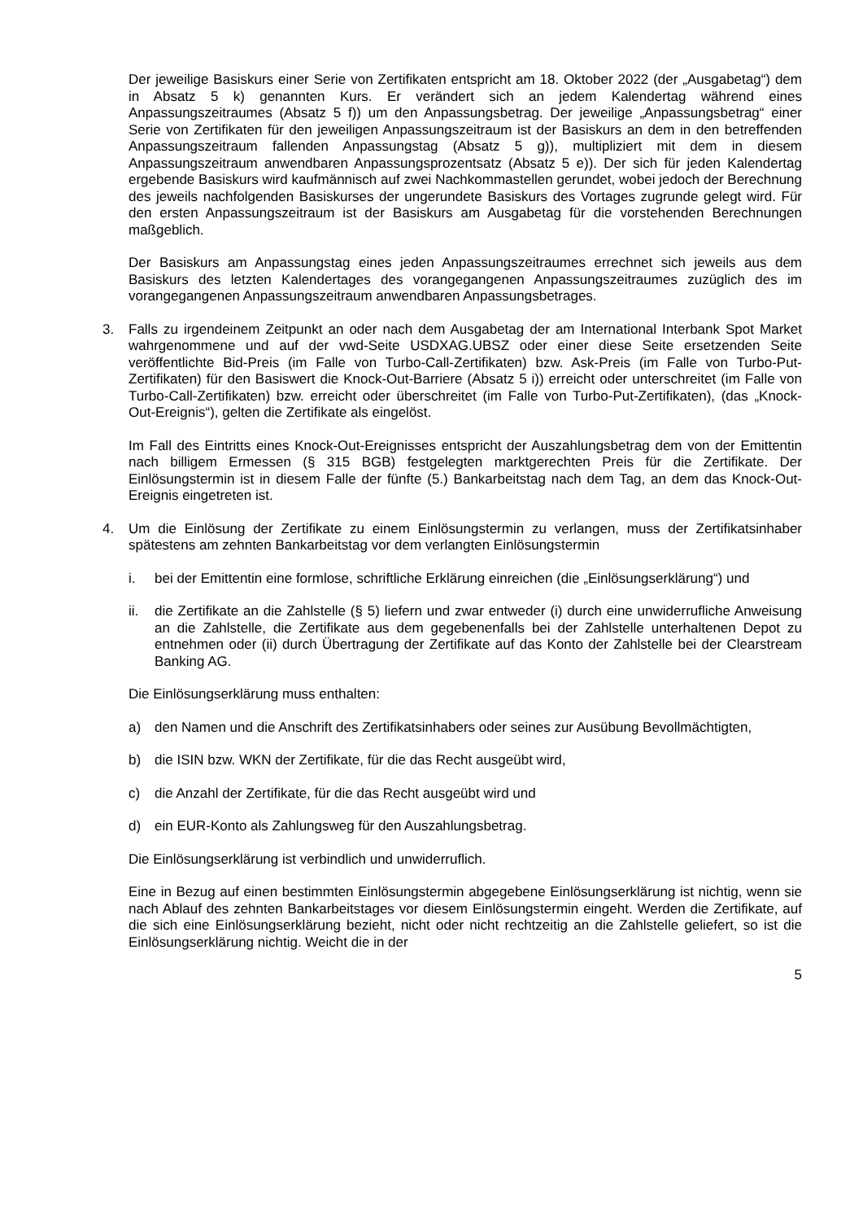Der jeweilige Basiskurs einer Serie von Zertifikaten entspricht am 18. Oktober 2022 (der „Ausgabetag“) dem in Absatz 5 k) genannten Kurs. Er verändert sich an jedem Kalendertag während eines Anpassungszeitraumes (Absatz 5 f)) um den Anpassungsbetrag. Der jeweilige „Anpassungsbetrag“ einer Serie von Zertifikaten für den jeweiligen Anpassungszeitraum ist der Basiskurs an dem in den betreffenden Anpassungszeitraum fallenden Anpassungstag (Absatz 5 g)), multipliziert mit dem in diesem Anpassungszeitraum anwendbaren Anpassungsprozentsatz (Absatz 5 e)). Der sich für jeden Kalendertag ergebende Basiskurs wird kaufmännisch auf zwei Nachkommastellen gerundet, wobei jedoch der Berechnung des jeweils nachfolgenden Basiskurses der ungerundete Basiskurs des Vortages zugrunde gelegt wird. Für den ersten Anpassungszeitraum ist der Basiskurs am Ausgabetag für die vorstehenden Berechnungen maßgeblich.
Der Basiskurs am Anpassungstag eines jeden Anpassungszeitraumes errechnet sich jeweils aus dem Basiskurs des letzten Kalendertages des vorangegangenen Anpassungszeitraumes zuzüglich des im vorangegangenen Anpassungszeitraum anwendbaren Anpassungsbetrages.
3. Falls zu irgendeinem Zeitpunkt an oder nach dem Ausgabetag der am International Interbank Spot Market wahrgenommene und auf der vwd-Seite USDXAG.UBSZ oder einer diese Seite ersetzenden Seite veröffentlichte Bid-Preis (im Falle von Turbo-Call-Zertifikaten) bzw. Ask-Preis (im Falle von Turbo-Put-Zertifikaten) für den Basiswert die Knock-Out-Barriere (Absatz 5 i)) erreicht oder unterschreitet (im Falle von Turbo-Call-Zertifikaten) bzw. erreicht oder überschreitet (im Falle von Turbo-Put-Zertifikaten), (das „Knock-Out-Ereignis“), gelten die Zertifikate als eingelöst.
Im Fall des Eintritts eines Knock-Out-Ereignisses entspricht der Auszahlungsbetrag dem von der Emittentin nach billigem Ermessen (§ 315 BGB) festgelegten marktgerechten Preis für die Zertifikate. Der Einlösungstermin ist in diesem Falle der fünfte (5.) Bankarbeitstag nach dem Tag, an dem das Knock-Out-Ereignis eingetreten ist.
4. Um die Einlösung der Zertifikate zu einem Einlösungstermin zu verlangen, muss der Zertifikatsinhaber spätestens am zehnten Bankarbeitstag vor dem verlangten Einlösungstermin
i. bei der Emittentin eine formlose, schriftliche Erklärung einreichen (die „Einlösungserklärung“) und
ii. die Zertifikate an die Zahlstelle (§ 5) liefern und zwar entweder (i) durch eine unwiderrufliche Anweisung an die Zahlstelle, die Zertifikate aus dem gegebenenfalls bei der Zahlstelle unterhaltenen Depot zu entnehmen oder (ii) durch Übertragung der Zertifikate auf das Konto der Zahlstelle bei der Clearstream Banking AG.
Die Einlösungserklärung muss enthalten:
a) den Namen und die Anschrift des Zertifikatsinhabers oder seines zur Ausübung Bevollmächtigten,
b) die ISIN bzw. WKN der Zertifikate, für die das Recht ausgeübt wird,
c) die Anzahl der Zertifikate, für die das Recht ausgeübt wird und
d) ein EUR-Konto als Zahlungsweg für den Auszahlungsbetrag.
Die Einlösungserklärung ist verbindlich und unwiderruflich.
Eine in Bezug auf einen bestimmten Einlösungstermin abgegebene Einlösungserklärung ist nichtig, wenn sie nach Ablauf des zehnten Bankarbeitstages vor diesem Einlösungstermin eingeht. Werden die Zertifikate, auf die sich eine Einlösungserklärung bezieht, nicht oder nicht rechtzeitig an die Zahlstelle geliefert, so ist die Einlösungserklärung nichtig. Weicht die in der
5